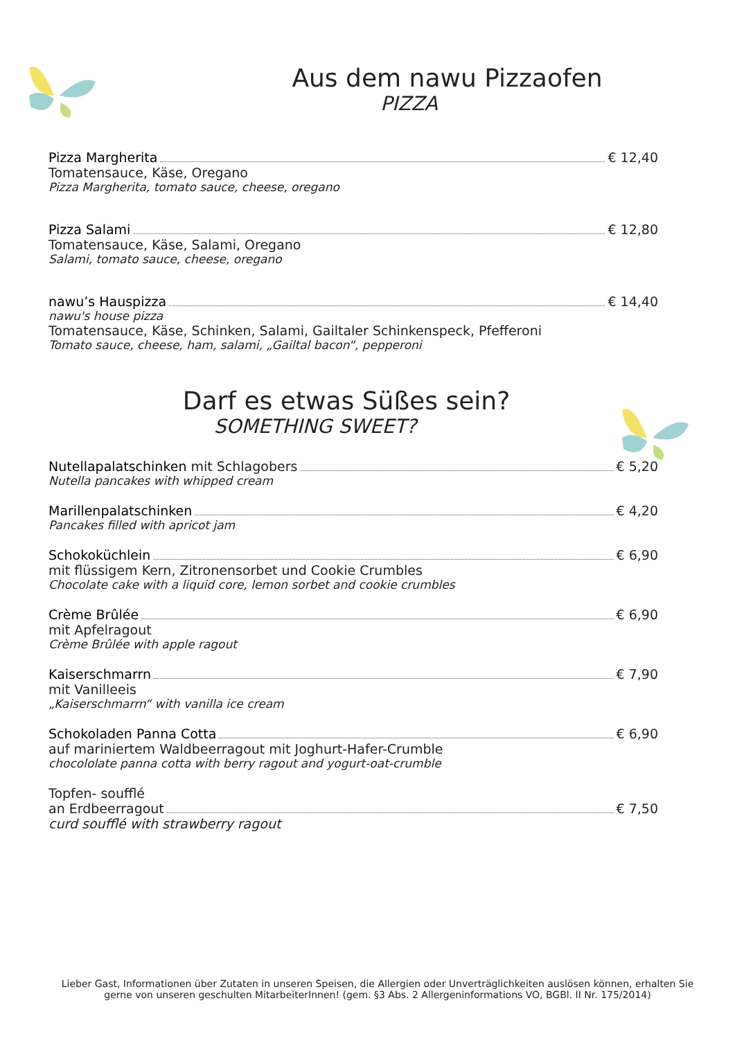Aus dem nawu Pizzaofen
PIZZA
Pizza Margherita € 12,40
Tomatensauce, Käse, Oregano
Pizza Margherita, tomato sauce, cheese, oregano
Pizza Salami € 12,80
Tomatensauce, Käse, Salami, Oregano
Salami, tomato sauce, cheese, oregano
nawu’s Hauspizza € 14,40
nawu's house pizza
Tomatensauce, Käse, Schinken, Salami, Gailtaler Schinkenspeck, Pfefferoni
Tomato sauce, cheese, ham, salami, „Gailtal bacon“, pepperoni
Darf es etwas Süßes sein?
SOMETHING SWEET?
Nutellapalatschinken mit Schlagobers € 5,20
Nutella pancakes with whipped cream
Marillenpalatschinken € 4,20
Pancakes filled with apricot jam
Schokoküchlein € 6,90
mit flüssigem Kern, Zitronensorbet und Cookie Crumbles
Chocolate cake with a liquid core, lemon sorbet and cookie crumbles
Crème Brûlée € 6,90
mit Apfelragout
Crème Brûlée with apple ragout
Kaiserschmarrn € 7,90
mit Vanilleeis
„Kaiserschmarrn“ with vanilla ice cream
Schokoladen Panna Cotta € 6,90
auf mariniertem Waldbeerragout mit Joghurt-Hafer-Crumble
chocololate panna cotta with berry ragout and yogurt-oat-crumble
Topfen- soufflé
an Erdbeerragout € 7,50
curd soufflé with strawberry ragout
Lieber Gast, Informationen über Zutaten in unseren Speisen, die Allergien oder Unverträglichkeiten auslösen können, erhalten Sie gerne von unseren geschulten MitarbeiterInnen! (gem. §3 Abs. 2 Allergeninformations VO, BGBl. II Nr. 175/2014)